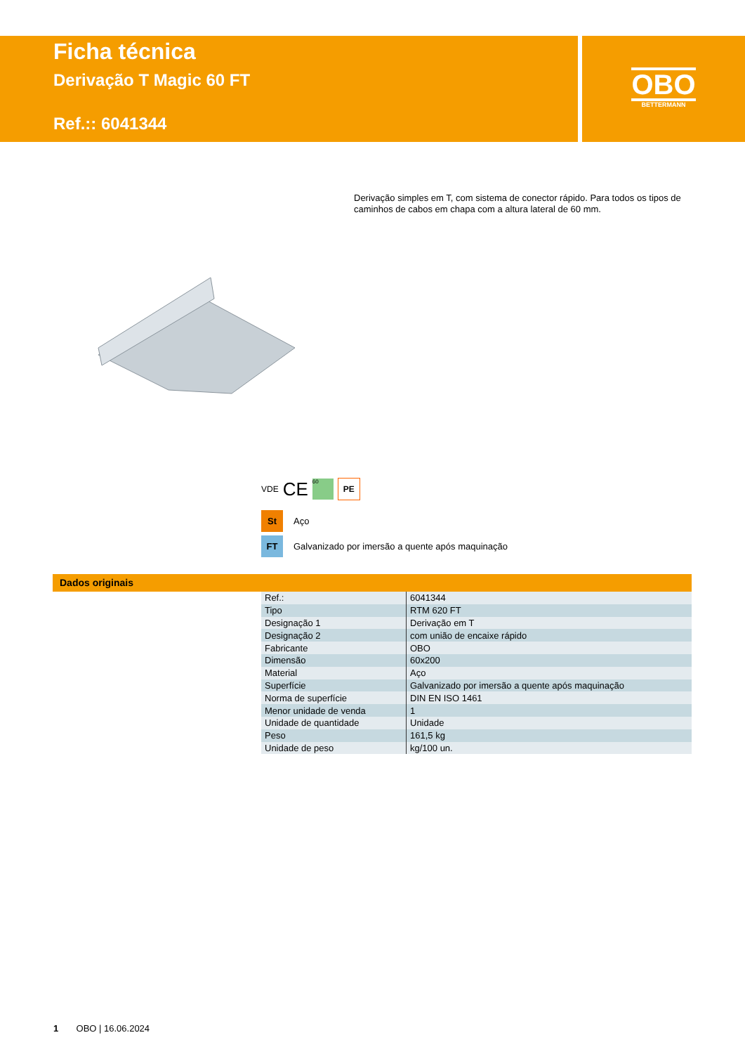Ficha técnica
Derivação T Magic 60 FT
Ref.:: 6041344
OBO
BETTERMANN
Derivação simples em T, com sistema de conector rápido. Para todos os tipos de caminhos de cabos em chapa com a altura lateral de 60 mm.
VDE CE 60 PE
St Aço
FT Galvanizado por imersão a quente após maquinação
Dados originais
| Ref.: | 6041344 |
| Tipo | RTM 620 FT |
| Designação 1 | Derivação em T |
| Designação 2 | com união de encaixe rápido |
| Fabricante | OBO |
| Dimensão | 60x200 |
| Material | Aço |
| Superfície | Galvanizado por imersão a quente após maquinação |
| Norma de superfície | DIN EN ISO 1461 |
| Menor unidade de venda | 1 |
| Unidade de quantidade | Unidade |
| Peso | 161,5 kg |
| Unidade de peso | kg/100 un. |
1 OBO | 16.06.2024